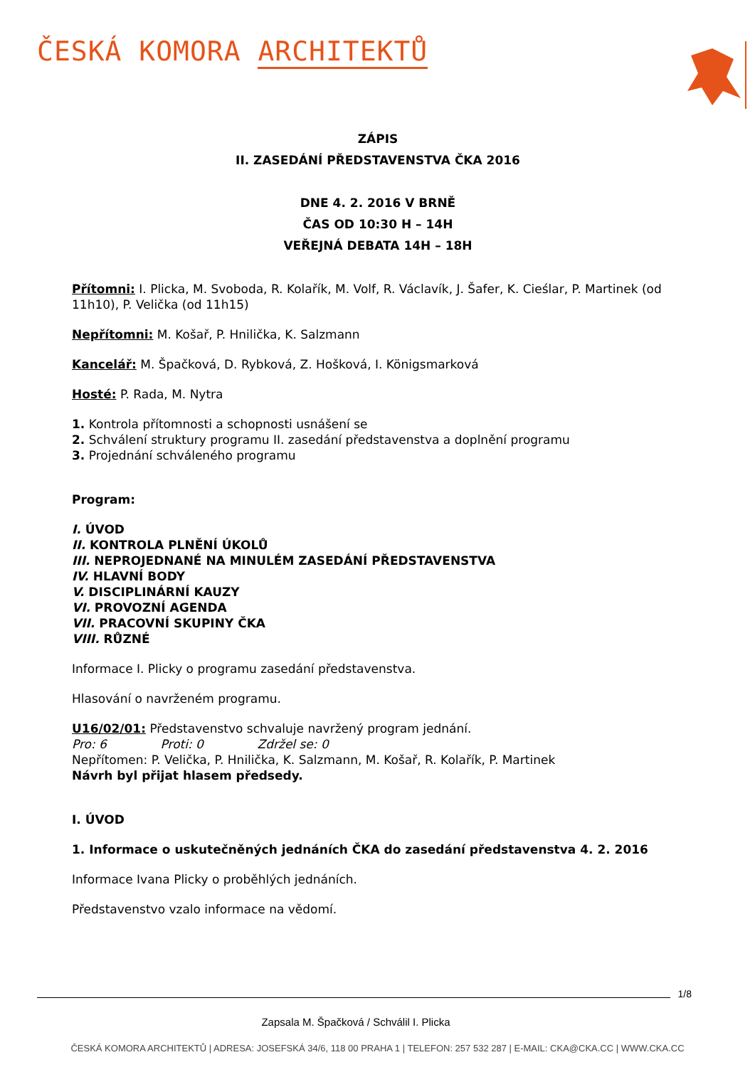ČESKÁ KOMORA ARCHITEKTŮ
ZÁPIS
II. ZASEDÁNÍ PŘEDSTAVENSTVA ČKA 2016
DNE 4. 2. 2016 V BRNĚ
ČAS OD 10:30 H – 14H
VEŘEJNÁ DEBATA 14H – 18H
Přítomni: I. Plicka, M. Svoboda, R. Kolařík, M. Volf, R. Václavík, J. Šafer, K. Cieślar, P. Martinek (od 11h10), P. Velička (od 11h15)
Nepřítomni: M. Košař, P. Hnilička, K. Salzmann
Kancelář: M. Špačková, D. Rybková, Z. Hošková, I. Königsmarková
Hosté: P. Rada, M. Nytra
1. Kontrola přítomnosti a schopnosti usnášení se
2. Schválení struktury programu II. zasedání představenstva a doplnění programu
3. Projednání schváleného programu
Program:
I. ÚVOD
II. KONTROLA PLNĚNÍ ÚKOLŮ
III. NEPROJEDNANÉ NA MINULÉM ZASEDÁNÍ PŘEDSTAVENSTVA
IV. HLAVNÍ BODY
V. DISCIPLINÁRNÍ KAUZY
VI. PROVOZNÍ AGENDA
VII. PRACOVNÍ SKUPINY ČKA
VIII. RŮZNÉ
Informace I. Plicky o programu zasedání představenstva.
Hlasování o navrženém programu.
U16/02/01: Představenstvo schvaluje navržený program jednání.
Pro: 6 Proti: 0 Zdržel se: 0
Nepřítomen: P. Velička, P. Hnilička, K. Salzmann, M. Košař, R. Kolařík, P. Martinek
Návrh byl přijat hlasem předsedy.
I. ÚVOD
1. Informace o uskutečněných jednáních ČKA do zasedání představenstva 4. 2. 2016
Informace Ivana Plicky o proběhlých jednáních.
Představenstvo vzalo informace na vědomí.
1/8
Zapsala M. Špačková / Schválil I. Plicka
ČESKÁ KOMORA ARCHITEKTŮ | ADRESA: JOSEFSKÁ 34/6, 118 00 PRAHA 1 | TELEFON: 257 532 287 | E-MAIL: CKA@CKA.CC | WWW.CKA.CC